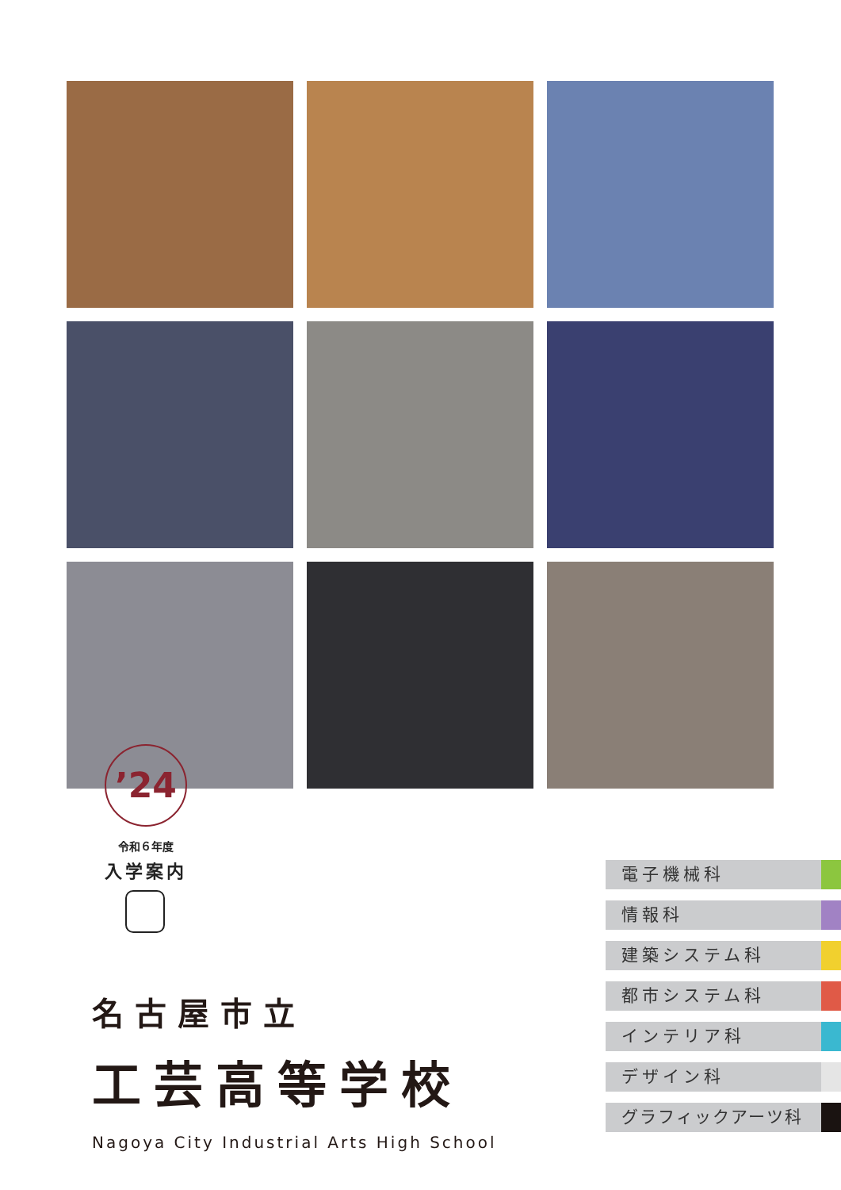’24
令和６年度
入学案内
名古屋市立
工芸高等学校
Nagoya City Industrial Arts High School
電子機械科
情報科
建築システム科
都市システム科
インテリア科
デザイン科
グラフィックアーツ科